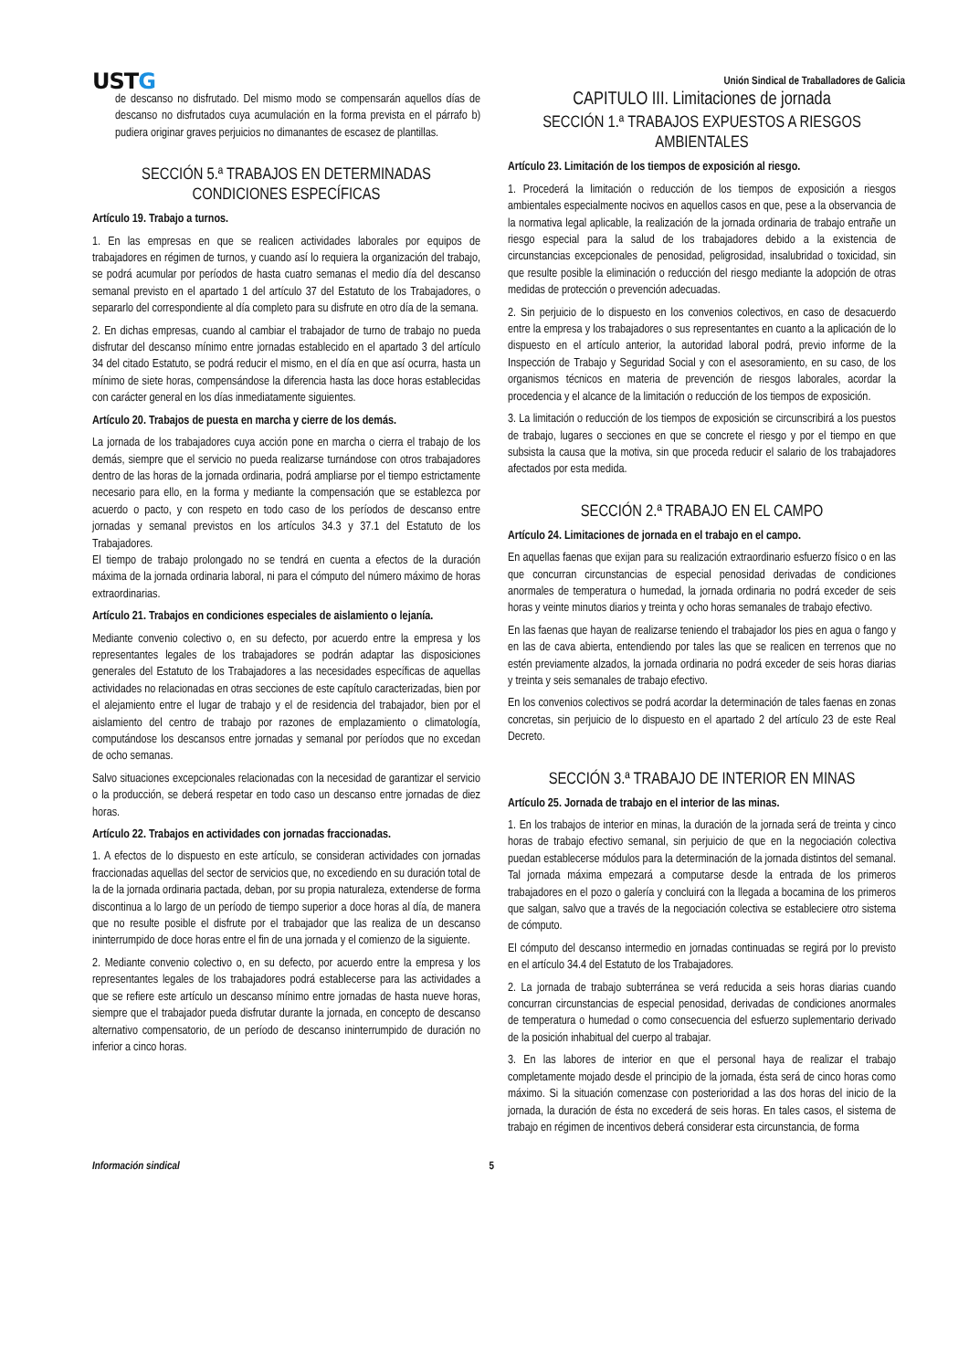USTG
Unión Sindical de Traballadores de Galicia
de descanso no disfrutado. Del mismo modo se compensarán aquellos días de descanso no disfrutados cuya acumulación en la forma prevista en el párrafo b) pudiera originar graves perjuicios no dimanantes de escasez de plantillas.
SECCIÓN 5.ª TRABAJOS EN DETERMINADAS CONDICIONES ESPECÍFICAS
Artículo 19. Trabajo a turnos.
1. En las empresas en que se realicen actividades laborales por equipos de trabajadores en régimen de turnos, y cuando así lo requiera la organización del trabajo, se podrá acumular por períodos de hasta cuatro semanas el medio día del descanso semanal previsto en el apartado 1 del artículo 37 del Estatuto de los Trabajadores, o separarlo del correspondiente al día completo para su disfrute en otro día de la semana.
2. En dichas empresas, cuando al cambiar el trabajador de turno de trabajo no pueda disfrutar del descanso mínimo entre jornadas establecido en el apartado 3 del artículo 34 del citado Estatuto, se podrá reducir el mismo, en el día en que así ocurra, hasta un mínimo de siete horas, compensándose la diferencia hasta las doce horas establecidas con carácter general en los días inmediatamente siguientes.
Artículo 20. Trabajos de puesta en marcha y cierre de los demás.
La jornada de los trabajadores cuya acción pone en marcha o cierra el trabajo de los demás, siempre que el servicio no pueda realizarse turnándose con otros trabajadores dentro de las horas de la jornada ordinaria, podrá ampliarse por el tiempo estrictamente necesario para ello, en la forma y mediante la compensación que se establezca por acuerdo o pacto, y con respeto en todo caso de los períodos de descanso entre jornadas y semanal previstos en los artículos 34.3 y 37.1 del Estatuto de los Trabajadores.
El tiempo de trabajo prolongado no se tendrá en cuenta a efectos de la duración máxima de la jornada ordinaria laboral, ni para el cómputo del número máximo de horas extraordinarias.
Artículo 21. Trabajos en condiciones especiales de aislamiento o lejanía.
Mediante convenio colectivo o, en su defecto, por acuerdo entre la empresa y los representantes legales de los trabajadores se podrán adaptar las disposiciones generales del Estatuto de los Trabajadores a las necesidades específicas de aquellas actividades no relacionadas en otras secciones de este capítulo caracterizadas, bien por el alejamiento entre el lugar de trabajo y el de residencia del trabajador, bien por el aislamiento del centro de trabajo por razones de emplazamiento o climatología, computándose los descansos entre jornadas y semanal por períodos que no excedan de ocho semanas.
Salvo situaciones excepcionales relacionadas con la necesidad de garantizar el servicio o la producción, se deberá respetar en todo caso un descanso entre jornadas de diez horas.
Artículo 22. Trabajos en actividades con jornadas fraccionadas.
1. A efectos de lo dispuesto en este artículo, se consideran actividades con jornadas fraccionadas aquellas del sector de servicios que, no excediendo en su duración total de la de la jornada ordinaria pactada, deban, por su propia naturaleza, extenderse de forma discontinua a lo largo de un período de tiempo superior a doce horas al día, de manera que no resulte posible el disfrute por el trabajador que las realiza de un descanso ininterrumpido de doce horas entre el fin de una jornada y el comienzo de la siguiente.
2. Mediante convenio colectivo o, en su defecto, por acuerdo entre la empresa y los representantes legales de los trabajadores podrá establecerse para las actividades a que se refiere este artículo un descanso mínimo entre jornadas de hasta nueve horas, siempre que el trabajador pueda disfrutar durante la jornada, en concepto de descanso alternativo compensatorio, de un período de descanso ininterrumpido de duración no inferior a cinco horas.
CAPITULO III. Limitaciones de jornada
SECCIÓN 1.ª TRABAJOS EXPUESTOS A RIESGOS AMBIENTALES
Artículo 23. Limitación de los tiempos de exposición al riesgo.
1. Procederá la limitación o reducción de los tiempos de exposición a riesgos ambientales especialmente nocivos en aquellos casos en que, pese a la observancia de la normativa legal aplicable, la realización de la jornada ordinaria de trabajo entrañe un riesgo especial para la salud de los trabajadores debido a la existencia de circunstancias excepcionales de penosidad, peligrosidad, insalubridad o toxicidad, sin que resulte posible la eliminación o reducción del riesgo mediante la adopción de otras medidas de protección o prevención adecuadas.
2. Sin perjuicio de lo dispuesto en los convenios colectivos, en caso de desacuerdo entre la empresa y los trabajadores o sus representantes en cuanto a la aplicación de lo dispuesto en el artículo anterior, la autoridad laboral podrá, previo informe de la Inspección de Trabajo y Seguridad Social y con el asesoramiento, en su caso, de los organismos técnicos en materia de prevención de riesgos laborales, acordar la procedencia y el alcance de la limitación o reducción de los tiempos de exposición.
3. La limitación o reducción de los tiempos de exposición se circunscribirá a los puestos de trabajo, lugares o secciones en que se concrete el riesgo y por el tiempo en que subsista la causa que la motiva, sin que proceda reducir el salario de los trabajadores afectados por esta medida.
SECCIÓN 2.ª TRABAJO EN EL CAMPO
Artículo 24. Limitaciones de jornada en el trabajo en el campo.
En aquellas faenas que exijan para su realización extraordinario esfuerzo físico o en las que concurran circunstancias de especial penosidad derivadas de condiciones anormales de temperatura o humedad, la jornada ordinaria no podrá exceder de seis horas y veinte minutos diarios y treinta y ocho horas semanales de trabajo efectivo.
En las faenas que hayan de realizarse teniendo el trabajador los pies en agua o fango y en las de cava abierta, entendiendo por tales las que se realicen en terrenos que no estén previamente alzados, la jornada ordinaria no podrá exceder de seis horas diarias y treinta y seis semanales de trabajo efectivo.
En los convenios colectivos se podrá acordar la determinación de tales faenas en zonas concretas, sin perjuicio de lo dispuesto en el apartado 2 del artículo 23 de este Real Decreto.
SECCIÓN 3.ª TRABAJO DE INTERIOR EN MINAS
Artículo 25. Jornada de trabajo en el interior de las minas.
1. En los trabajos de interior en minas, la duración de la jornada será de treinta y cinco horas de trabajo efectivo semanal, sin perjuicio de que en la negociación colectiva puedan establecerse módulos para la determinación de la jornada distintos del semanal. Tal jornada máxima empezará a computarse desde la entrada de los primeros trabajadores en el pozo o galería y concluirá con la llegada a bocamina de los primeros que salgan, salvo que a través de la negociación colectiva se estableciere otro sistema de cómputo.
El cómputo del descanso intermedio en jornadas continuadas se regirá por lo previsto en el artículo 34.4 del Estatuto de los Trabajadores.
2. La jornada de trabajo subterránea se verá reducida a seis horas diarias cuando concurran circunstancias de especial penosidad, derivadas de condiciones anormales de temperatura o humedad o como consecuencia del esfuerzo suplementario derivado de la posición inhabitual del cuerpo al trabajar.
3. En las labores de interior en que el personal haya de realizar el trabajo completamente mojado desde el principio de la jornada, ésta será de cinco horas como máximo. Si la situación comenzase con posterioridad a las dos horas del inicio de la jornada, la duración de ésta no excederá de seis horas. En tales casos, el sistema de trabajo en régimen de incentivos deberá considerar esta circunstancia, de forma
Información sindical 5